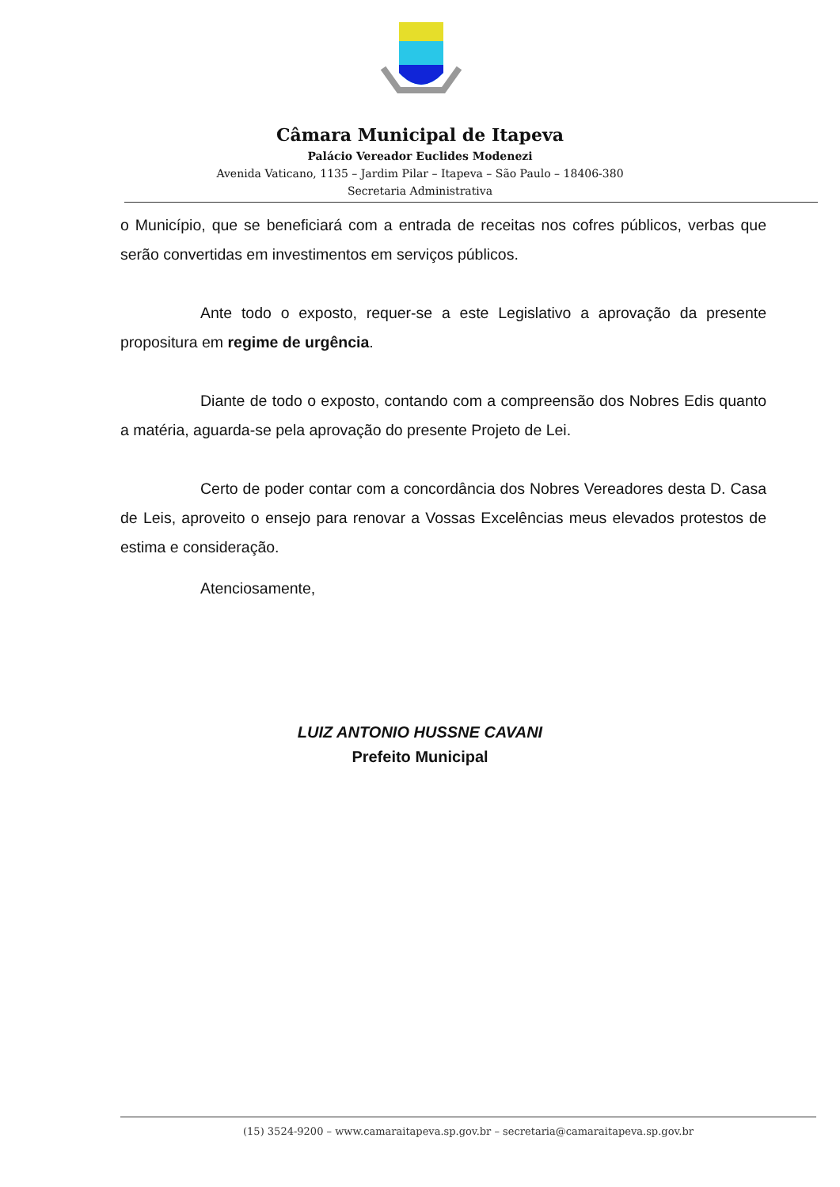Câmara Municipal de Itapeva
Palácio Vereador Euclides Modenezi
Avenida Vaticano, 1135 – Jardim Pilar – Itapeva – São Paulo – 18406-380
Secretaria Administrativa
o Município, que se beneficiará com a entrada de receitas nos cofres públicos, verbas que serão convertidas em investimentos em serviços públicos.
Ante todo o exposto, requer-se a este Legislativo a aprovação da presente propositura em regime de urgência.
Diante de todo o exposto, contando com a compreensão dos Nobres Edis quanto a matéria, aguarda-se pela aprovação do presente Projeto de Lei.
Certo de poder contar com a concordância dos Nobres Vereadores desta D. Casa de Leis, aproveito o ensejo para renovar a Vossas Excelências meus elevados protestos de estima e consideração.
Atenciosamente,
LUIZ ANTONIO HUSSNE CAVANI
Prefeito Municipal
(15) 3524-9200 – www.camaraitapeva.sp.gov.br – secretaria@camaraitapeva.sp.gov.br